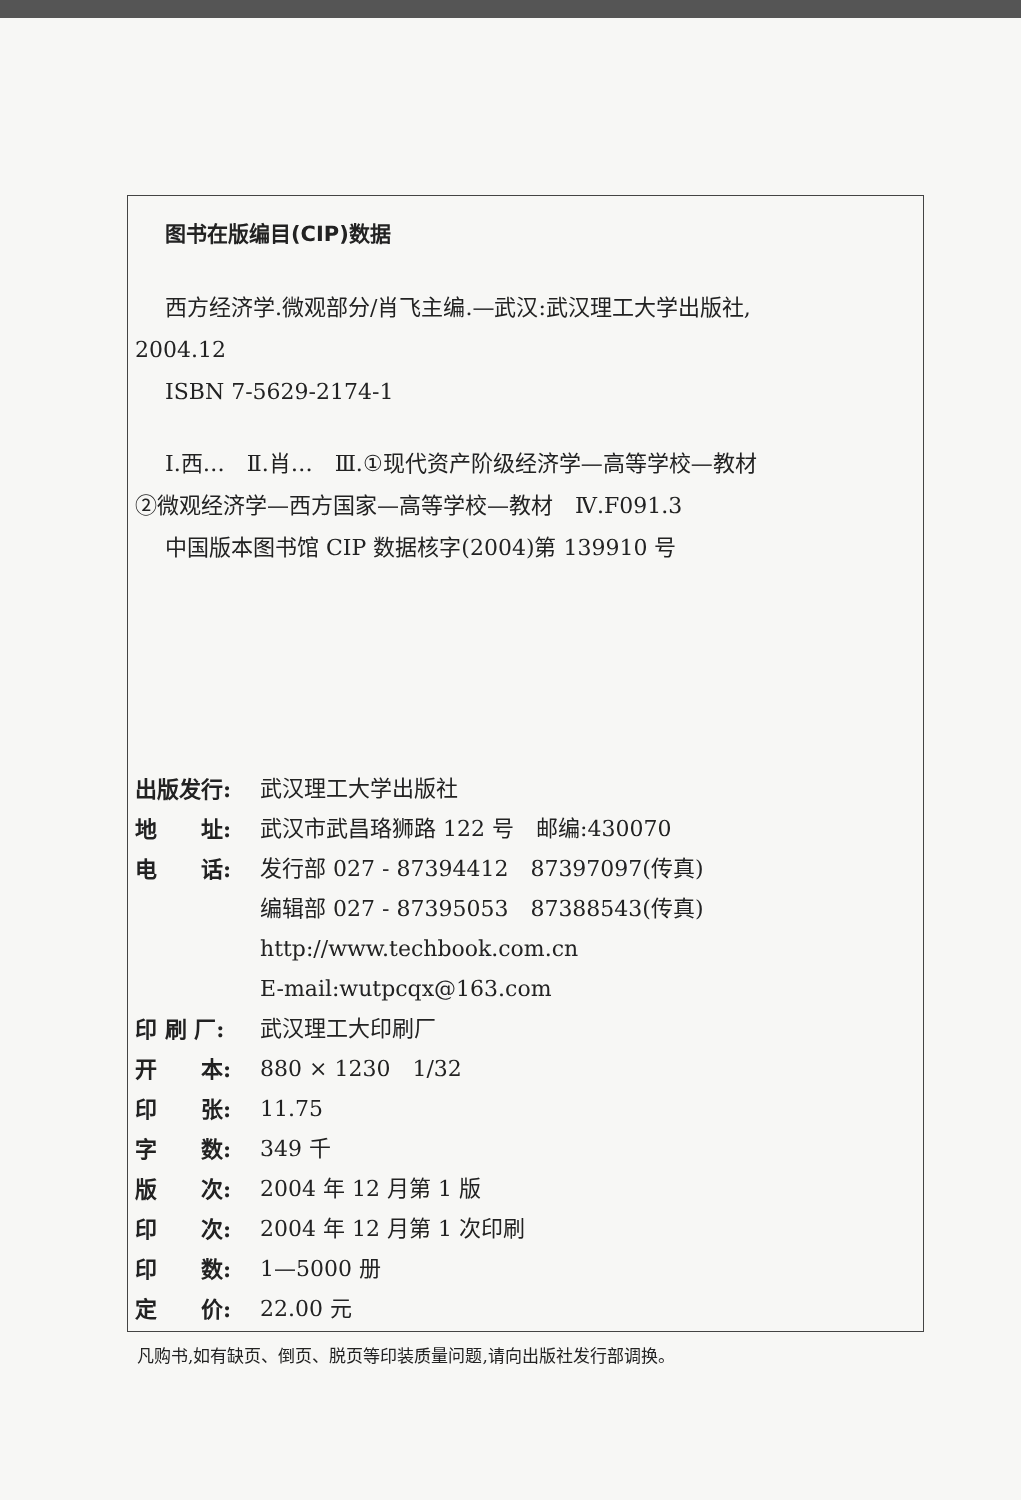图书在版编目(CIP)数据
西方经济学.微观部分/肖飞主编.—武汉:武汉理工大学出版社,
2004.12
ISBN 7-5629-2174-1
Ⅰ.西…　Ⅱ.肖…　Ⅲ.①现代资产阶级经济学—高等学校—教材
②微观经济学—西方国家—高等学校—教材　Ⅳ.F091.3
中国版本图书馆 CIP 数据核字(2004)第 139910 号
出版发行: 武汉理工大学出版社
地　　址: 武汉市武昌珞狮路 122 号　邮编:430070
电　　话: 发行部 027 - 87394412　87397097(传真)
编辑部 027 - 87395053　87388543(传真)
http://www.techbook.com.cn
E-mail:wutpcqx@163.com
印 刷 厂: 武汉理工大印刷厂
开　　本: 880 × 1230　1/32
印　　张: 11.75
字　　数: 349 千
版　　次: 2004 年 12 月第 1 版
印　　次: 2004 年 12 月第 1 次印刷
印　　数: 1—5000 册
定　　价: 22.00 元
凡购书,如有缺页、倒页、脱页等印装质量问题,请向出版社发行部调换。